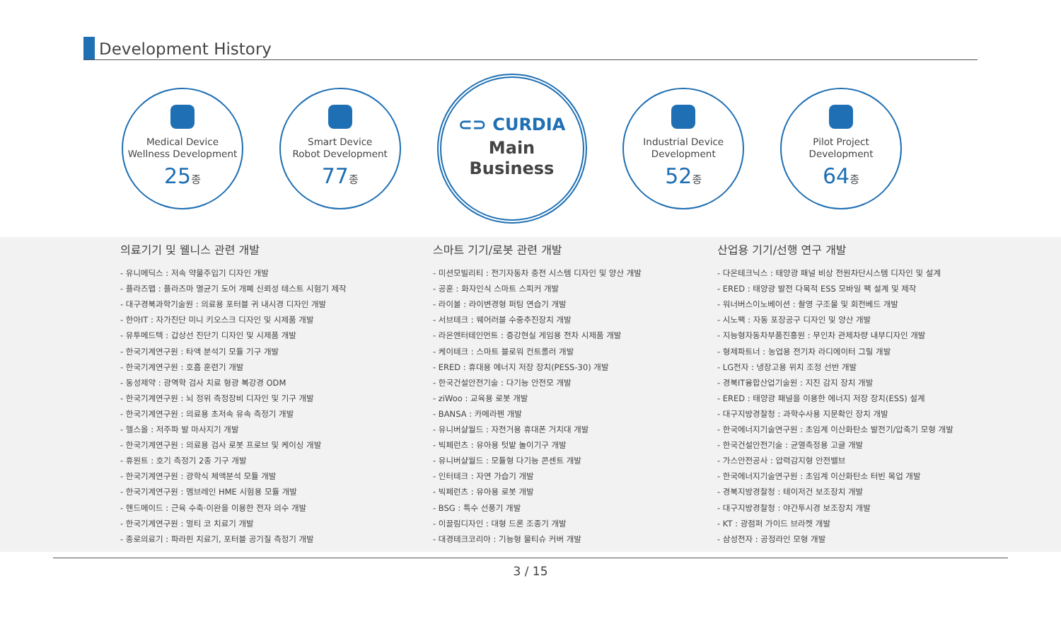Development History
Medical Device
Wellness Development
25종
Smart Device
Robot Development
77종
⊂⊃ CURDIA
Main
Business
Industrial Device
Development
52종
Pilot Project
Development
64종
의료기기 및 웰니스 관련 개발
- 유니메딕스 : 저속 약물주입기 디자인 개발
- 플라즈맵 : 플라즈마 멸균기 도어 개폐 신뢰성 테스트 시험기 제작
- 대구경북과학기술원 : 의료용 포터블 귀 내시경 디자인 개발
- 한아IT : 자가진단 미니 키오스크 디자인 및 시제품 개발
- 유투메드텍 : 갑상선 진단기 디자인 및 시제품 개발
- 한국기계연구원 : 타액 분석기 모듈 기구 개발
- 한국기계연구원 : 호흡 훈련기 개발
- 동성제약 : 광역학 검사 치료 형광 복강경 ODM
- 한국기계연구원 : 뇌 정위 측정장비 디자인 및 기구 개발
- 한국기계연구원 : 의료용 초저속 유속 측정기 개발
- 헬스올 : 저주파 발 마사지기 개발
- 한국기계연구원 : 의료용 검사 로봇 프로브 및 케이싱 개발
- 휴원트 : 호기 측정기 2종 기구 개발
- 한국기계연구원 : 광학식 체액분석 모듈 개발
- 한국기계연구원 : 멤브레인 HME 시험용 모듈 개발
- 핸드메이드 : 근육 수축·이완을 이용한 전자 의수 개발
- 한국기계연구원 : 멀티 코 치료기 개발
- 종로의료기 : 파라핀 치료기, 포터블 공기질 측정기 개발
스마트 기기/로봇 관련 개발
- 미션모빌리티 : 전기자동차 충전 시스템 디자인 및 양산 개발
- 공훈 : 화자인식 스마트 스피커 개발
- 라이볼 : 라이변경형 퍼팅 연습기 개발
- 서브테크 : 웨어러블 수중추진장치 개발
- 라온엔터테인먼트 : 증강현실 게임용 전차 시제품 개발
- 케이테크 : 스마트 블로워 컨트롤러 개발
- ERED : 휴대용 에너지 저장 장치(PESS-30) 개발
- 한국건설안전기술 : 다기능 안전모 개발
- ziWoo : 교육용 로봇 개발
- BANSA : 카메라펜 개발
- 유니버샬월드 : 자전거용 휴대폰 거치대 개발
- 빅페런츠 : 유아용 텃밭 놀이기구 개발
- 유니버샬월드 : 모듈형 다기능 콘센트 개발
- 인터테크 : 자연 가습기 개발
- 빅페런츠 : 유아용 로봇 개발
- BSG : 특수 선풍기 개발
- 이끌림디자인 : 대형 드론 조종기 개발
- 대경테크코리아 : 기능형 물티슈 커버 개발
산업용 기기/선행 연구 개발
- 다온테크닉스 : 태양광 패널 비상 전원차단시스템 디자인 및 설계
- ERED : 태양광 발전 다목적 ESS 모바일 팩 설계 및 제작
- 워너버스이노베이션 : 촬영 구조물 및 회전베드 개발
- 시노팩 : 자동 포장공구 디자인 및 양산 개발
- 지능형자동차부품진흥원 : 무인차 관제차량 내부디자인 개발
- 형제파트너 : 농업용 전기차 라디에이터 그릴 개발
- LG전자 : 냉장고용 위치 조정 선반 개발
- 경북IT융합산업기술원 : 지진 감지 장치 개발
- ERED : 태양광 패널을 이용한 에너지 저장 장치(ESS) 설계
- 대구지방경찰청 : 과학수사용 지문확인 장치 개발
- 한국에너지기술연구원 : 초임계 이산화탄소 발전기/압축기 모형 개발
- 한국건설안전기술 : 균열측정용 고글 개발
- 가스안전공사 : 압력감지형 안전밸브
- 한국에너지기술연구원 : 초임계 이산화탄소 터빈 목업 개발
- 경북지방경찰청 : 테이저건 보조장치 개발
- 대구지방경찰청 : 야간투시경 보조장치 개발
- KT : 광점퍼 가이드 브라켓 개발
- 삼성전자 : 공정라인 모형 개발
3 / 15